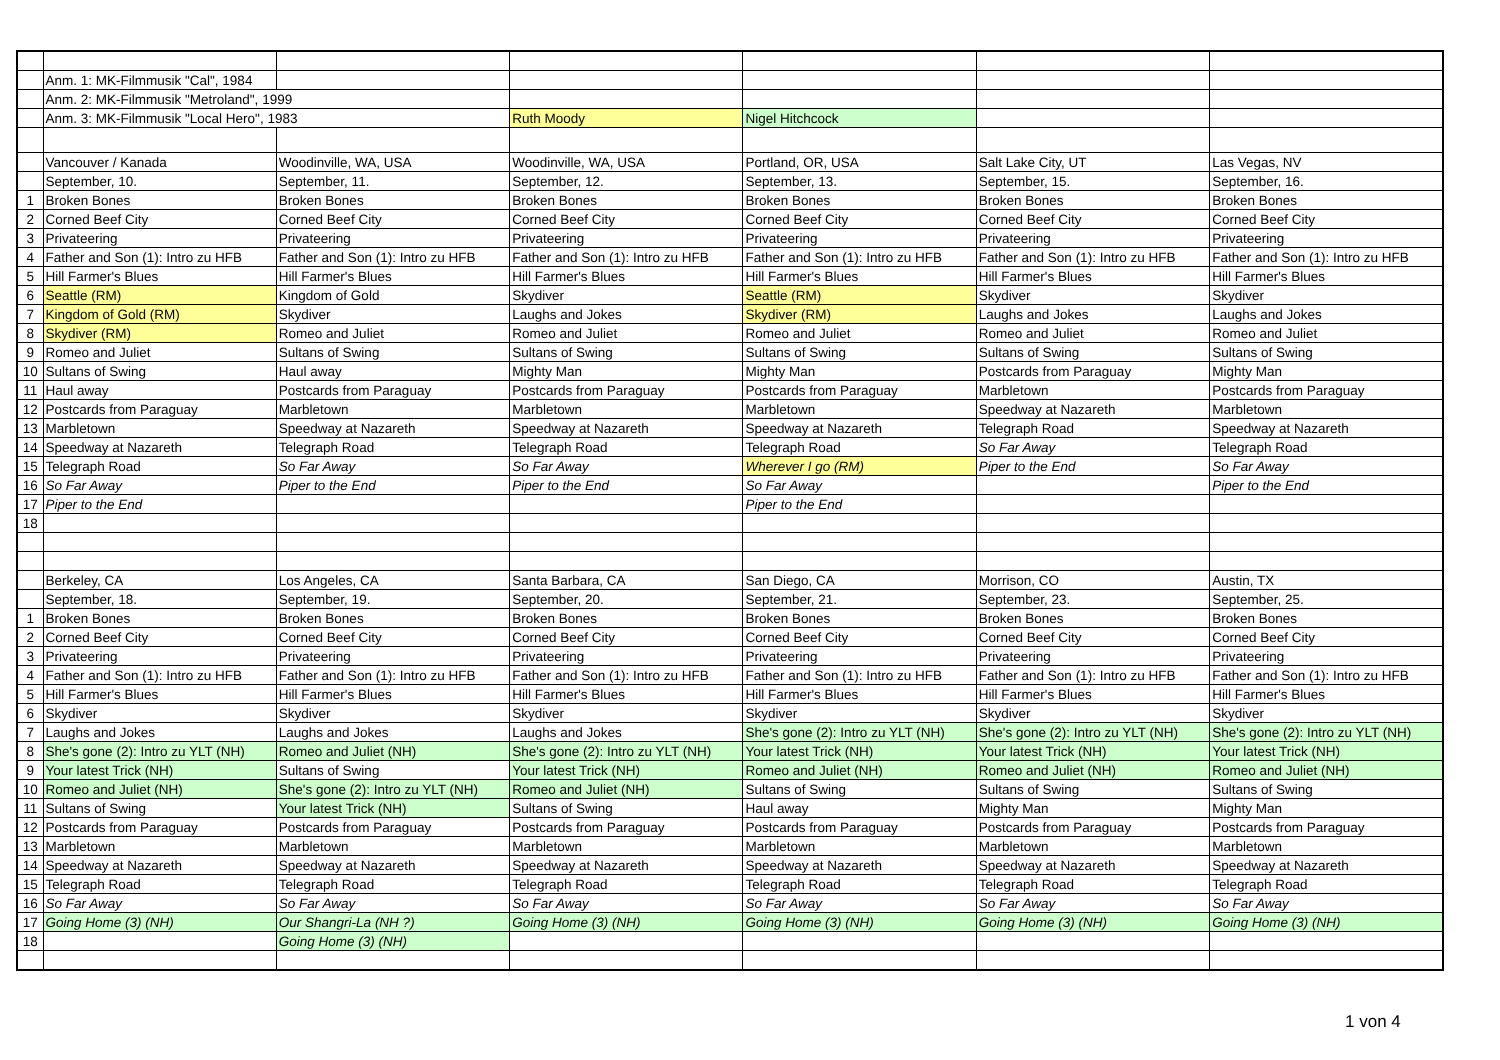| | Anm. 1: MK-Filmmusik "Cal", 1984 | | | | | |
| | Anm. 2: MK-Filmmusik "Metroland", 1999 | | | | | |
| | Anm. 3: MK-Filmmusik "Local Hero", 1983 | | Ruth Moody | Nigel Hitchcock | | |
| | Vancouver / Kanada | Woodinville, WA, USA | Woodinville, WA, USA | Portland, OR, USA | Salt Lake City, UT | Las Vegas, NV |
| | September, 10. | September, 11. | September, 12. | September, 13. | September, 15. | September, 16. |
| 1 | Broken Bones | Broken Bones | Broken Bones | Broken Bones | Broken Bones | Broken Bones |
| 2 | Corned Beef City | Corned Beef City | Corned Beef City | Corned Beef City | Corned Beef City | Corned Beef City |
| 3 | Privateering | Privateering | Privateering | Privateering | Privateering | Privateering |
| 4 | Father and Son (1): Intro zu HFB | Father and Son (1): Intro zu HFB | Father and Son (1): Intro zu HFB | Father and Son (1): Intro zu HFB | Father and Son (1): Intro zu HFB | Father and Son (1): Intro zu HFB |
| 5 | Hill Farmer's Blues | Hill Farmer's Blues | Hill Farmer's Blues | Hill Farmer's Blues | Hill Farmer's Blues | Hill Farmer's Blues |
| 6 | Seattle (RM) | Kingdom of Gold | Skydiver | Seattle (RM) | Skydiver | Skydiver |
| 7 | Kingdom of Gold (RM) | Skydiver | Laughs and Jokes | Skydiver (RM) | Laughs and Jokes | Laughs and Jokes |
| 8 | Skydiver (RM) | Romeo and Juliet | Romeo and Juliet | Romeo and Juliet | Romeo and Juliet | Romeo and Juliet |
| 9 | Romeo and Juliet | Sultans of Swing | Sultans of Swing | Sultans of Swing | Sultans of Swing | Sultans of Swing |
| 10 | Sultans of Swing | Haul away | Mighty Man | Mighty Man | Postcards from Paraguay | Mighty Man |
| 11 | Haul away | Postcards from Paraguay | Postcards from Paraguay | Postcards from Paraguay | Marbletown | Postcards from Paraguay |
| 12 | Postcards from Paraguay | Marbletown | Marbletown | Marbletown | Speedway at Nazareth | Marbletown |
| 13 | Marbletown | Speedway at Nazareth | Speedway at Nazareth | Speedway at Nazareth | Telegraph Road | Speedway at Nazareth |
| 14 | Speedway at Nazareth | Telegraph Road | Telegraph Road | Telegraph Road | So Far Away | Telegraph Road |
| 15 | Telegraph Road | So Far Away | So Far Away | Wherever I go (RM) | Piper to the End | So Far Away |
| 16 | So Far Away | Piper to the End | Piper to the End | So Far Away | | Piper to the End |
| 17 | Piper to the End | | | Piper to the End | | |
| 18 | | | | | | |
| | Berkeley, CA | Los Angeles, CA | Santa Barbara, CA | San Diego, CA | Morrison, CO | Austin, TX |
| | September, 18. | September, 19. | September, 20. | September, 21. | September, 23. | September, 25. |
| 1 | Broken Bones | Broken Bones | Broken Bones | Broken Bones | Broken Bones | Broken Bones |
| 2 | Corned Beef City | Corned Beef City | Corned Beef City | Corned Beef City | Corned Beef City | Corned Beef City |
| 3 | Privateering | Privateering | Privateering | Privateering | Privateering | Privateering |
| 4 | Father and Son (1): Intro zu HFB | Father and Son (1): Intro zu HFB | Father and Son (1): Intro zu HFB | Father and Son (1): Intro zu HFB | Father and Son (1): Intro zu HFB | Father and Son (1): Intro zu HFB |
| 5 | Hill Farmer's Blues | Hill Farmer's Blues | Hill Farmer's Blues | Hill Farmer's Blues | Hill Farmer's Blues | Hill Farmer's Blues |
| 6 | Skydiver | Skydiver | Skydiver | Skydiver | Skydiver | Skydiver |
| 7 | Laughs and Jokes | Laughs and Jokes | Laughs and Jokes | She's gone (2): Intro zu YLT (NH) | She's gone (2): Intro zu YLT (NH) | She's gone (2): Intro zu YLT (NH) |
| 8 | She's gone (2): Intro zu YLT (NH) | Romeo and Juliet (NH) | She's gone (2): Intro zu YLT (NH) | Your latest Trick (NH) | Your latest Trick (NH) | Your latest Trick (NH) |
| 9 | Your latest Trick (NH) | Sultans of Swing | Your latest Trick (NH) | Romeo and Juliet (NH) | Romeo and Juliet (NH) | Romeo and Juliet (NH) |
| 10 | Romeo and Juliet (NH) | She's gone (2): Intro zu YLT (NH) | Romeo and Juliet (NH) | Sultans of Swing | Sultans of Swing | Sultans of Swing |
| 11 | Sultans of Swing | Your latest Trick (NH) | Sultans of Swing | Haul away | Mighty Man | Mighty Man |
| 12 | Postcards from Paraguay | Postcards from Paraguay | Postcards from Paraguay | Postcards from Paraguay | Postcards from Paraguay | Postcards from Paraguay |
| 13 | Marbletown | Marbletown | Marbletown | Marbletown | Marbletown | Marbletown |
| 14 | Speedway at Nazareth | Speedway at Nazareth | Speedway at Nazareth | Speedway at Nazareth | Speedway at Nazareth | Speedway at Nazareth |
| 15 | Telegraph Road | Telegraph Road | Telegraph Road | Telegraph Road | Telegraph Road | Telegraph Road |
| 16 | So Far Away | So Far Away | So Far Away | So Far Away | So Far Away | So Far Away |
| 17 | Going Home (3) (NH) | Our Shangri-La (NH ?) | Going Home (3) (NH) | Going Home (3) (NH) | Going Home (3) (NH) | Going Home (3) (NH) |
| 18 | | Going Home (3) (NH) | | | | |
1 von 4